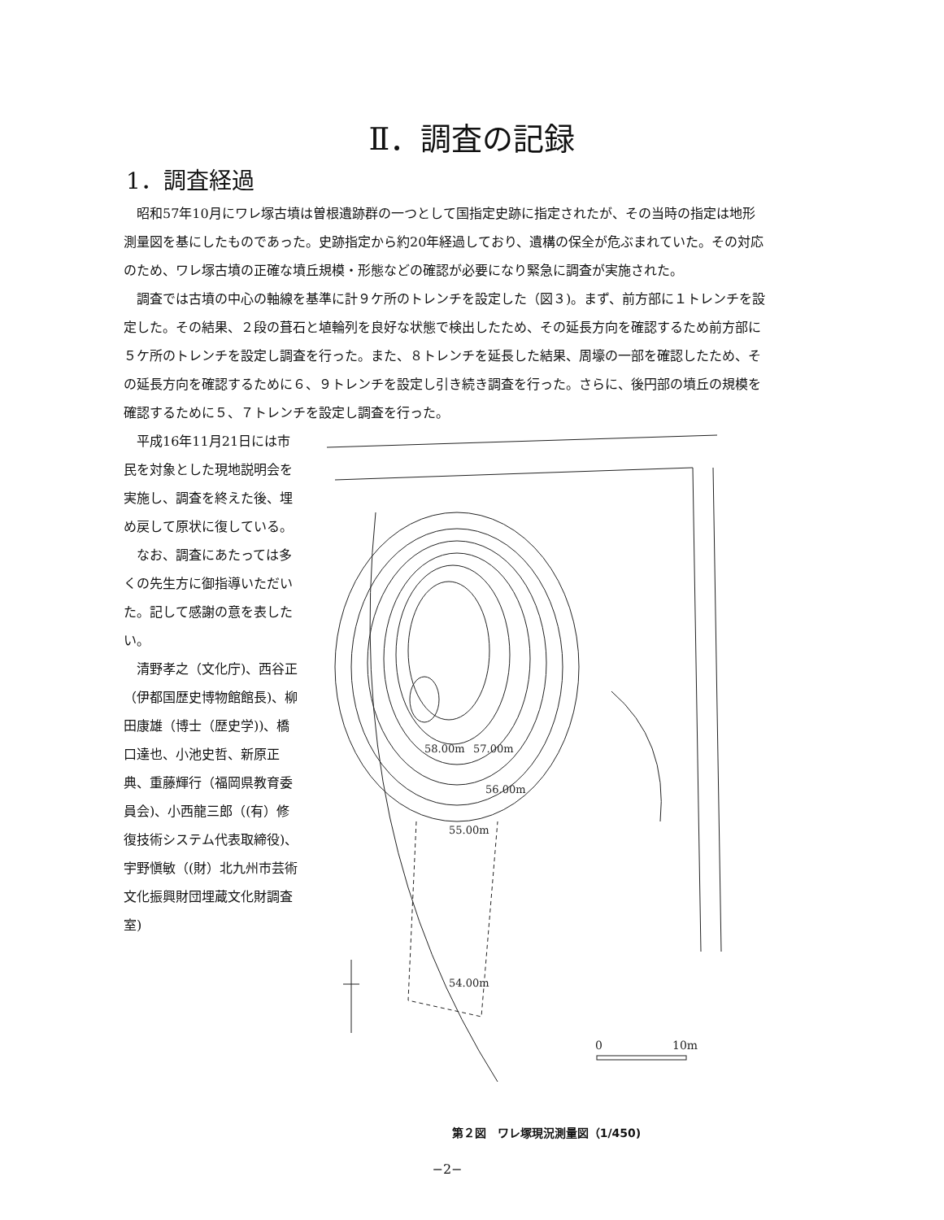Ⅱ．調査の記録
1．調査経過
昭和57年10月にワレ塚古墳は曽根遺跡群の一つとして国指定史跡に指定されたが、その当時の指定は地形測量図を基にしたものであった。史跡指定から約20年経過しており、遺構の保全が危ぶまれていた。その対応のため、ワレ塚古墳の正確な墳丘規模・形態などの確認が必要になり緊急に調査が実施された。
調査では古墳の中心の軸線を基準に計９ケ所のトレンチを設定した（図３)。まず、前方部に１トレンチを設定した。その結果、２段の葺石と埴輪列を良好な状態で検出したため、その延長方向を確認するため前方部に５ケ所のトレンチを設定し調査を行った。また、８トレンチを延長した結果、周壕の一部を確認したため、その延長方向を確認するために６、９トレンチを設定し引き続き調査を行った。さらに、後円部の墳丘の規模を確認するために５、７トレンチを設定し調査を行った。
平成16年11月21日には市民を対象とした現地説明会を実施し、調査を終えた後、埋め戻して原状に復している。
なお、調査にあたっては多くの先生方に御指導いただいた。記して感謝の意を表したい。
清野孝之（文化庁)、西谷正（伊都国歴史博物館館長)、柳田康雄（博士（歴史学))、橋口達也、小池史哲、新原正典、重藤輝行（福岡県教育委員会)、小西龍三郎（(有）修復技術システム代表取締役)、宇野愼敏（(財）北九州市芸術文化振興財団埋蔵文化財調査室)
58.00m
57.00m
56.00m
55.00m
54.00m
0
10m
第２図　ワレ塚現況測量図（1/450)
−2−